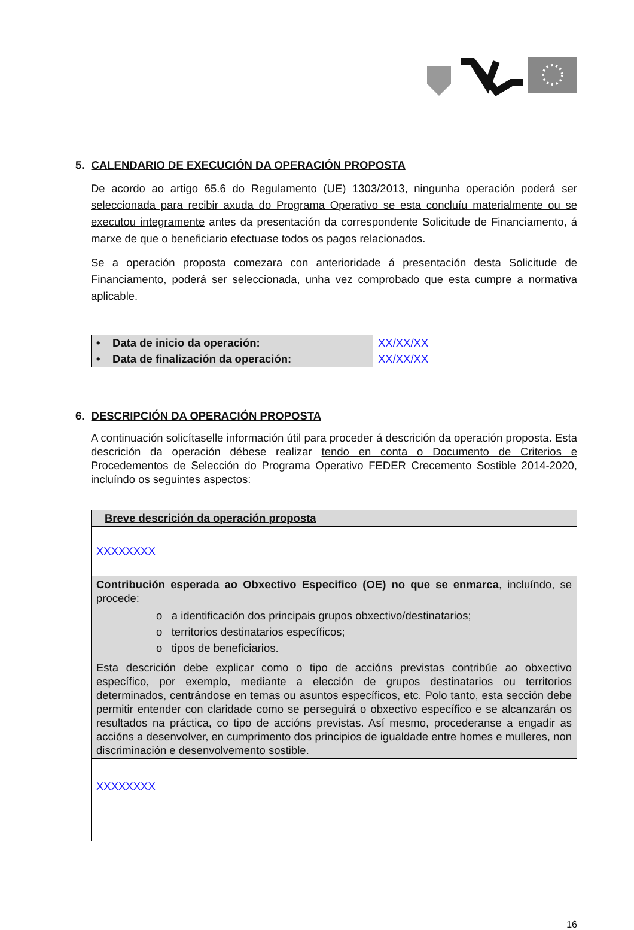5. CALENDARIO DE EXECUCIÓN DA OPERACIÓN PROPOSTA
De acordo ao artigo 65.6 do Regulamento (UE) 1303/2013, ningunha operación poderá ser seleccionada para recibir axuda do Programa Operativo se esta concluíu materialmente ou se executou integramente antes da presentación da correspondente Solicitude de Financiamento, á marxe de que o beneficiario efectuase todos os pagos relacionados.
Se a operación proposta comezara con anterioridade á presentación desta Solicitude de Financiamento, poderá ser seleccionada, unha vez comprobado que esta cumpre a normativa aplicable.
| • Data de inicio da operación: | XX/XX/XX |
| • Data de finalización da operación: | XX/XX/XX |
6. DESCRIPCIÓN DA OPERACIÓN PROPOSTA
A continuación solicítaselle información útil para proceder á descrición da operación proposta. Esta descrición da operación débese realizar tendo en conta o Documento de Criterios e Procedementos de Selección do Programa Operativo FEDER Crecemento Sostible 2014-2020, incluíndo os seguintes aspectos:
| Breve descrición da operación proposta |
| XXXXXXXX |
| Contribución esperada ao Obxectivo Especifico (OE) no que se enmarca , incluíndo, se procede: o a identificación dos principais grupos obxectivo/destinatarios; o territorios destinatarios específicos; o tipos de beneficiarios. Esta descrición debe explicar como o tipo de accións previstas contribúe ao obxectivo específico, por exemplo, mediante a elección de grupos destinatarios ou territorios determinados, centrándose en temas ou asuntos específicos, etc. Polo tanto, esta sección debe permitir entender con claridade como se perseguirá o obxectivo específico e se alcanzarán os resultados na práctica, co tipo de accións previstas. Así mesmo, procederanse a engadir as accións a desenvolver, en cumprimento dos principios de igualdade entre homes e mulleres, non discriminación e desenvolvemento sostible. |
| XXXXXXXX |
16